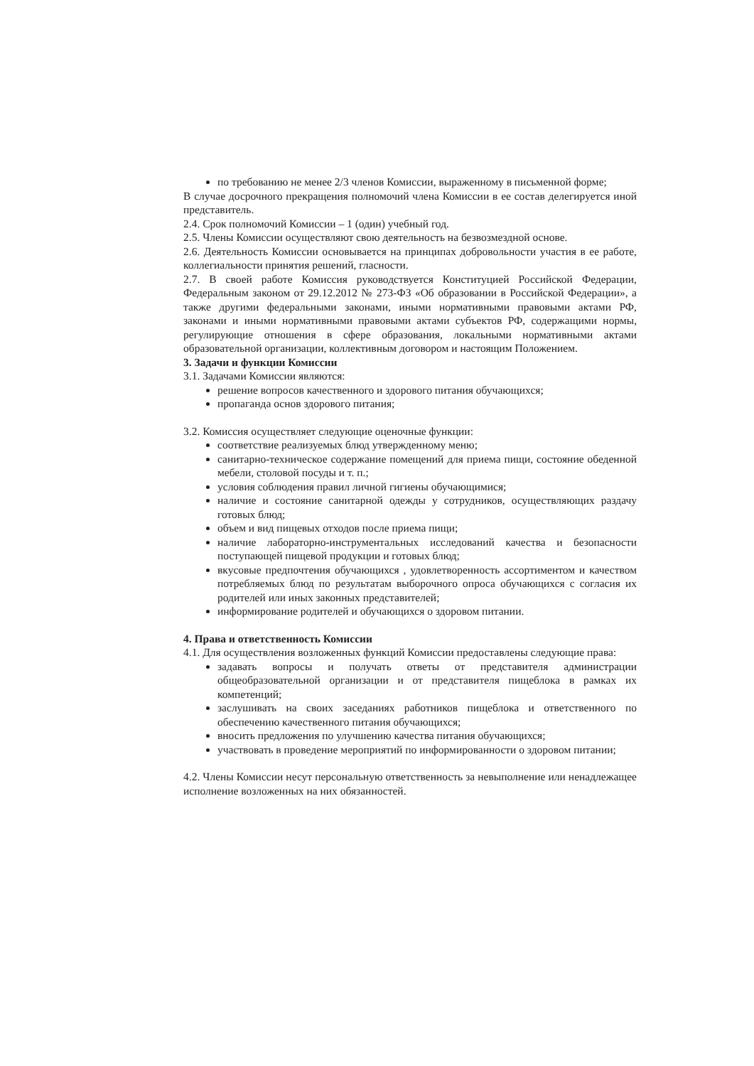по требованию не менее 2/3 членов Комиссии, выраженному в письменной форме;
В случае досрочного прекращения полномочий члена Комиссии в ее состав делегируется иной представитель.
2.4. Срок полномочий Комиссии – 1 (один) учебный год.
2.5. Члены Комиссии осуществляют свою деятельность на безвозмездной основе.
2.6. Деятельность Комиссии основывается на принципах добровольности участия в ее работе, коллегиальности принятия решений, гласности.
2.7. В своей работе Комиссия руководствуется Конституцией Российской Федерации, Федеральным законом от 29.12.2012 № 273-ФЗ «Об образовании в Российской Федерации», а также другими федеральными законами, иными нормативными правовыми актами РФ, законами и иными нормативными правовыми актами субъектов РФ, содержащими нормы, регулирующие отношения в сфере образования, локальными нормативными актами образовательной организации, коллективным договором и настоящим Положением.
3. Задачи и функции Комиссии
3.1. Задачами Комиссии являются:
решение вопросов качественного и здорового питания обучающихся;
пропаганда основ здорового питания;
3.2. Комиссия осуществляет следующие оценочные функции:
соответствие реализуемых блюд утвержденному меню;
санитарно-техническое содержание помещений для приема пищи, состояние обеденной мебели, столовой посуды и т. п.;
условия соблюдения правил личной гигиены обучающимися;
наличие и состояние санитарной одежды у сотрудников, осуществляющих раздачу готовых блюд;
объем и вид пищевых отходов после приема пищи;
наличие лабораторно-инструментальных исследований качества и безопасности поступающей пищевой продукции и готовых блюд;
вкусовые предпочтения обучающихся , удовлетворенность ассортиментом и качеством потребляемых блюд по результатам выборочного опроса обучающихся с согласия их родителей или иных законных представителей;
информирование родителей и обучающихся о здоровом питании.
4. Права и ответственность Комиссии
4.1. Для осуществления возложенных функций Комиссии предоставлены следующие права:
задавать вопросы и получать ответы от представителя администрации общеобразовательной организации и от представителя пищеблока в рамках их компетенций;
заслушивать на своих заседаниях работников пищеблока и ответственного по обеспечению качественного питания обучающихся;
вносить предложения по улучшению качества питания обучающихся;
участвовать в проведение мероприятий по информированности о здоровом питании;
4.2. Члены Комиссии несут персональную ответственность за невыполнение или ненадлежащее исполнение возложенных на них обязанностей.